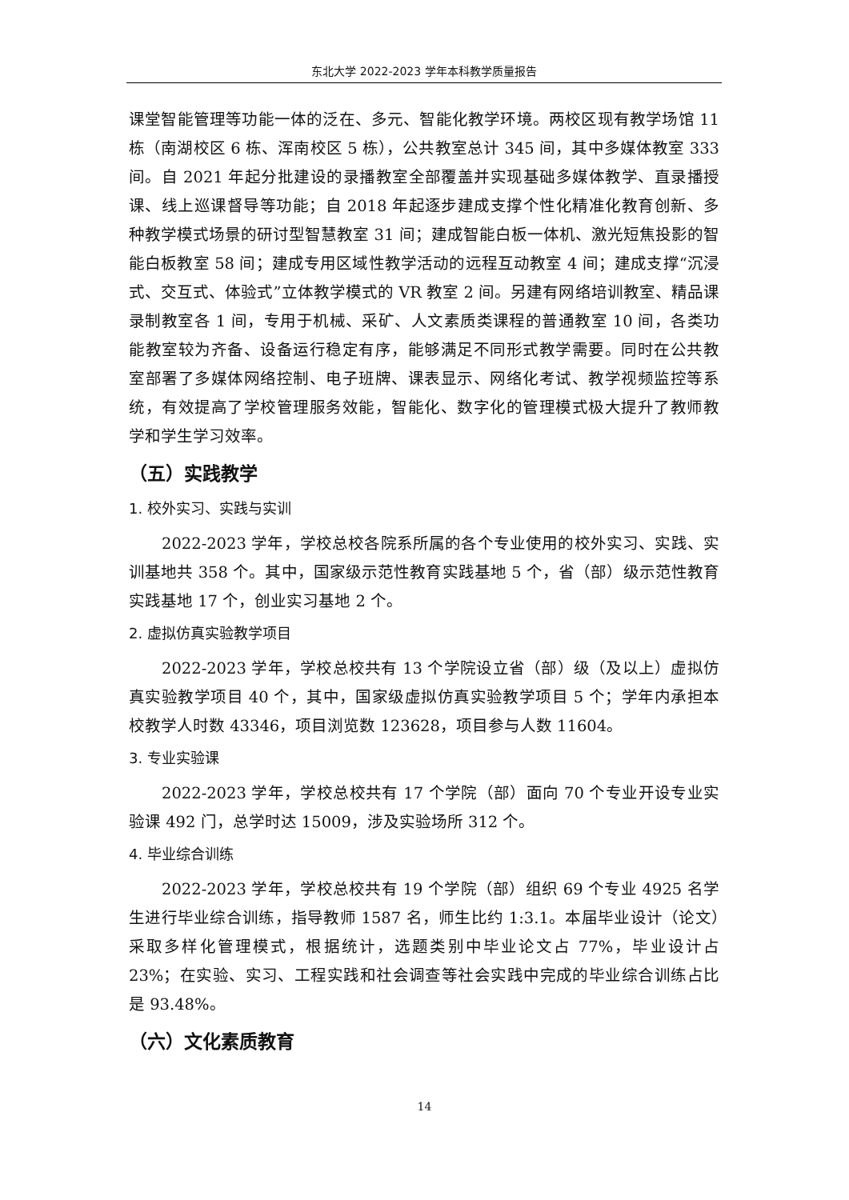东北大学 2022-2023 学年本科教学质量报告
课堂智能管理等功能一体的泛在、多元、智能化教学环境。两校区现有教学场馆 11 栋（南湖校区 6 栋、浑南校区 5 栋），公共教室总计 345 间，其中多媒体教室 333 间。自 2021 年起分批建设的录播教室全部覆盖并实现基础多媒体教学、直录播授课、线上巡课督导等功能；自 2018 年起逐步建成支撑个性化精准化教育创新、多种教学模式场景的研讨型智慧教室 31 间；建成智能白板一体机、激光短焦投影的智能白板教室 58 间；建成专用区域性教学活动的远程互动教室 4 间；建成支撑“沉浸式、交互式、体验式”立体教学模式的 VR 教室 2 间。另建有网络培训教室、精品课录制教室各 1 间，专用于机械、采矿、人文素质类课程的普通教室 10 间，各类功能教室较为齐备、设备运行稳定有序，能够满足不同形式教学需要。同时在公共教室部署了多媒体网络控制、电子班牌、课表显示、网络化考试、教学视频监控等系统，有效提高了学校管理服务效能，智能化、数字化的管理模式极大提升了教师教学和学生学习效率。
（五）实践教学
1. 校外实习、实践与实训
2022-2023 学年，学校总校各院系所属的各个专业使用的校外实习、实践、实训基地共 358 个。其中，国家级示范性教育实践基地 5 个，省（部）级示范性教育实践基地 17 个，创业实习基地 2 个。
2. 虚拟仿真实验教学项目
2022-2023 学年，学校总校共有 13 个学院设立省（部）级（及以上）虚拟仿真实验教学项目 40 个，其中，国家级虚拟仿真实验教学项目 5 个；学年内承担本校教学人时数 43346，项目浏览数 123628，项目参与人数 11604。
3. 专业实验课
2022-2023 学年，学校总校共有 17 个学院（部）面向 70 个专业开设专业实验课 492 门，总学时达 15009，涉及实验场所 312 个。
4. 毕业综合训练
2022-2023 学年，学校总校共有 19 个学院（部）组织 69 个专业 4925 名学生进行毕业综合训练，指导教师 1587 名，师生比约 1:3.1。本届毕业设计（论文）采取多样化管理模式，根据统计，选题类别中毕业论文占 77%，毕业设计占 23%；在实验、实习、工程实践和社会调查等社会实践中完成的毕业综合训练占比是 93.48%。
（六）文化素质教育
14